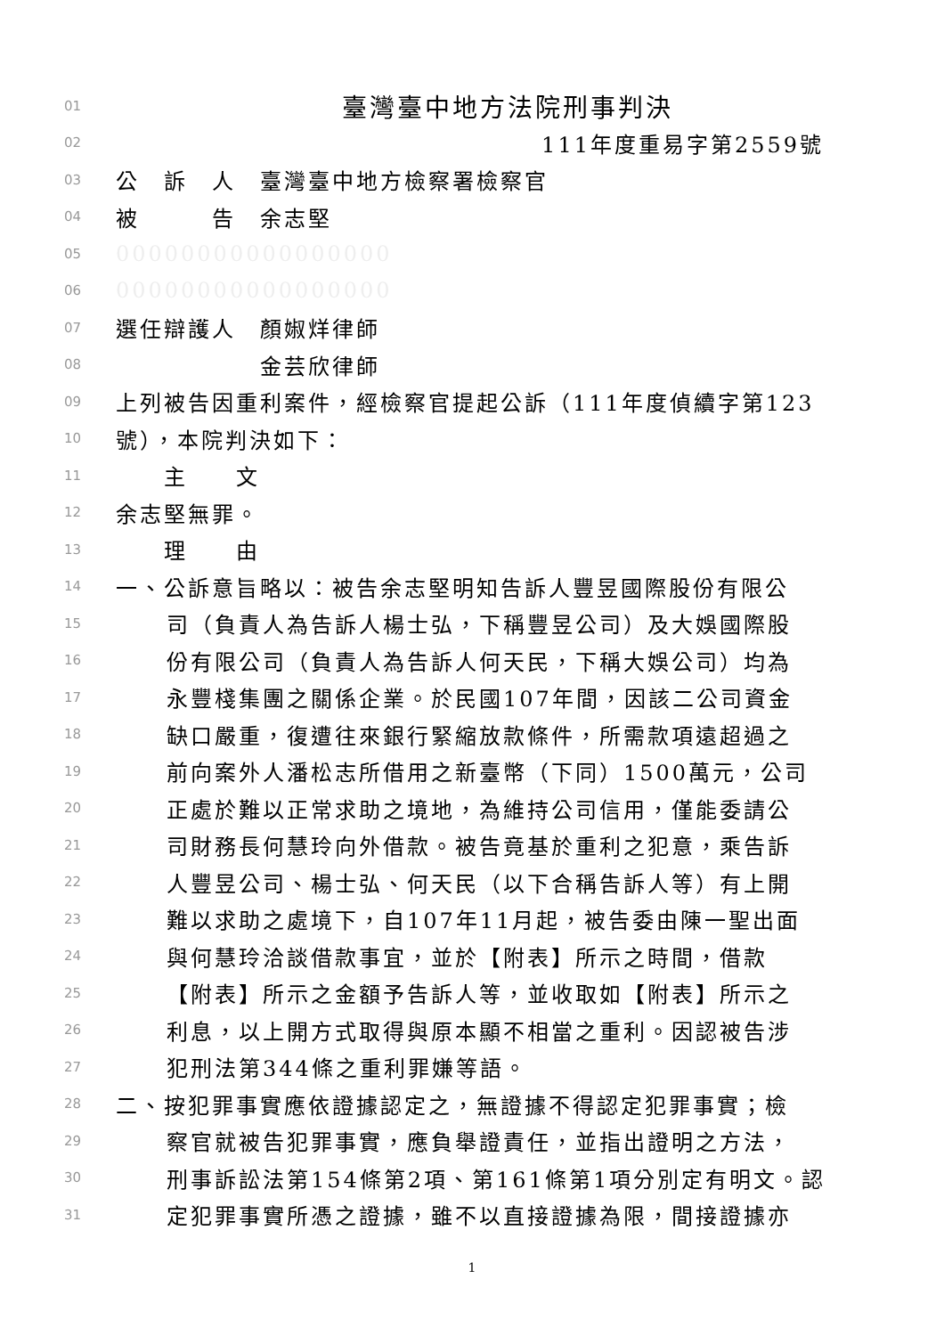01 臺灣臺中地方法院刑事判決
02 111年度重易字第2559號
03 公　訴　人　臺灣臺中地方檢察署檢察官
04 被　　　告　余志堅
05 00000000000000000
06 00000000000000000
07 選任辯護人　顏婌烊律師
08　　　　　　金芸欣律師
09 上列被告因重利案件，經檢察官提起公訴（111年度偵續字第123
10 號），本院判決如下：
11　　主　　文
12 余志堅無罪。
13　　理　　由
14 一、公訴意旨略以：被告余志堅明知告訴人豐昱國際股份有限公
15 司（負責人為告訴人楊士弘，下稱豐昱公司）及大娛國際股
16 份有限公司（負責人為告訴人何天民，下稱大娛公司）均為
17 永豐棧集團之關係企業。於民國107年間，因該二公司資金
18 缺口嚴重，復遭往來銀行緊縮放款條件，所需款項遠超過之
19 前向案外人潘松志所借用之新臺幣（下同）1500萬元，公司
20 正處於難以正常求助之境地，為維持公司信用，僅能委請公
21 司財務長何慧玲向外借款。被告竟基於重利之犯意，乘告訴
22 人豐昱公司、楊士弘、何天民（以下合稱告訴人等）有上開
23 難以求助之處境下，自107年11月起，被告委由陳一聖出面
24 與何慧玲洽談借款事宜，並於【附表】所示之時間，借款
25 【附表】所示之金額予告訴人等，並收取如【附表】所示之
26 利息，以上開方式取得與原本顯不相當之重利。因認被告涉
27 犯刑法第344條之重利罪嫌等語。
28 二、按犯罪事實應依證據認定之，無證據不得認定犯罪事實；檢
29 察官就被告犯罪事實，應負舉證責任，並指出證明之方法，
30 刑事訴訟法第154條第2項、第161條第1項分別定有明文。認
31 定犯罪事實所憑之證據，雖不以直接證據為限，間接證據亦
1